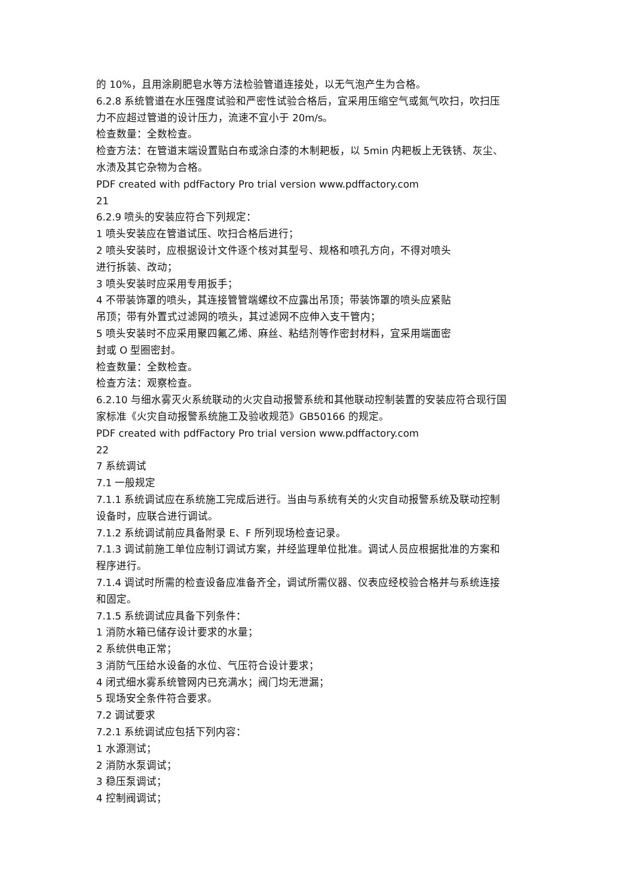的 10%，且用涂刷肥皂水等方法检验管道连接处，以无气泡产生为合格。
6.2.8 系统管道在水压强度试验和严密性试验合格后，宜采用压缩空气或氮气吹扫，吹扫压力不应超过管道的设计压力，流速不宜小于 20m/s。
检查数量：全数检查。
检查方法：在管道末端设置贴白布或涂白漆的木制耙板，以 5min 内耙板上无铁锈、灰尘、水渍及其它杂物为合格。
PDF created with pdfFactory Pro trial version www.pdffactory.com
21
6.2.9 喷头的安装应符合下列规定：
1 喷头安装应在管道试压、吹扫合格后进行；
2 喷头安装时，应根据设计文件逐个核对其型号、规格和喷孔方向，不得对喷头
进行拆装、改动；
3 喷头安装时应采用专用扳手；
4 不带装饰罩的喷头，其连接管管端螺纹不应露出吊顶；带装饰罩的喷头应紧贴
吊顶；带有外置式过滤网的喷头，其过滤网不应伸入支干管内；
5 喷头安装时不应采用聚四氟乙烯、麻丝、粘结剂等作密封材料，宜采用端面密
封或 O 型圈密封。
检查数量：全数检查。
检查方法：观察检查。
6.2.10 与细水雾灭火系统联动的火灾自动报警系统和其他联动控制装置的安装应符合现行国家标准《火灾自动报警系统施工及验收规范》GB50166 的规定。
PDF created with pdfFactory Pro trial version www.pdffactory.com
22
7 系统调试
7.1 一般规定
7.1.1 系统调试应在系统施工完成后进行。当由与系统有关的火灾自动报警系统及联动控制设备时，应联合进行调试。
7.1.2 系统调试前应具备附录 E、F 所列现场检查记录。
7.1.3 调试前施工单位应制订调试方案，并经监理单位批准。调试人员应根据批准的方案和程序进行。
7.1.4 调试时所需的检查设备应准备齐全，调试所需仪器、仪表应经校验合格并与系统连接和固定。
7.1.5 系统调试应具备下列条件：
1 消防水箱已储存设计要求的水量；
2 系统供电正常；
3 消防气压给水设备的水位、气压符合设计要求；
4 闭式细水雾系统管网内已充满水；阀门均无泄漏；
5 现场安全条件符合要求。
7.2 调试要求
7.2.1 系统调试应包括下列内容：
1 水源测试；
2 消防水泵调试；
3 稳压泵调试；
4 控制阀调试；